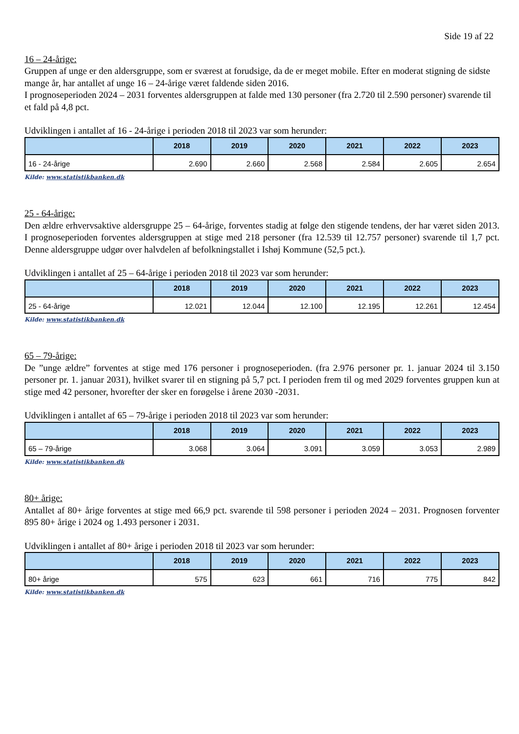Side 19 af 22
16 – 24-årige:
Gruppen af unge er den aldersgruppe, som er sværest at forudsige, da de er meget mobile. Efter en moderat stigning de sidste mange år, har antallet af unge 16 – 24-årige været faldende siden 2016.
I prognoseperioden 2024 – 2031 forventes aldersgruppen at falde med 130 personer (fra 2.720 til 2.590 personer) svarende til et fald på 4,8 pct.
Udviklingen i antallet af 16 - 24-årige i perioden 2018 til 2023 var som herunder:
| | 2018 | 2019 | 2020 | 2021 | 2022 | 2023 |
| --- | --- | --- | --- | --- | --- | --- |
| 16 - 24-årige | 2.690 | 2.660 | 2.568 | 2.584 | 2.605 | 2.654 |
Kilde: www.statistikbanken.dk
25 - 64-årige:
Den ældre erhvervsaktive aldersgruppe 25 – 64-årige, forventes stadig at følge den stigende tendens, der har været siden 2013. I prognoseperioden forventes aldersgruppen at stige med 218 personer (fra 12.539 til 12.757 personer) svarende til 1,7 pct. Denne aldersgruppe udgør over halvdelen af befolkningstallet i Ishøj Kommune (52,5 pct.).
Udviklingen i antallet af 25 – 64-årige i perioden 2018 til 2023 var som herunder:
| | 2018 | 2019 | 2020 | 2021 | 2022 | 2023 |
| --- | --- | --- | --- | --- | --- | --- |
| 25 - 64-årige | 12.021 | 12.044 | 12.100 | 12.195 | 12.261 | 12.454 |
Kilde: www.statistikbanken.dk
65 – 79-årige:
De ”unge ældre” forventes at stige med 176 personer i prognoseperioden. (fra 2.976 personer pr. 1. januar 2024 til 3.150 personer pr. 1. januar 2031), hvilket svarer til en stigning på 5,7 pct. I perioden frem til og med 2029 forventes gruppen kun at stige med 42 personer, hvorefter der sker en forøgelse i årene 2030 -2031.
Udviklingen i antallet af 65 – 79-årige i perioden 2018 til 2023 var som herunder:
| | 2018 | 2019 | 2020 | 2021 | 2022 | 2023 |
| --- | --- | --- | --- | --- | --- | --- |
| 65 – 79-årige | 3.068 | 3.064 | 3.091 | 3.059 | 3.053 | 2.989 |
Kilde: www.statistikbanken.dk
80+ årige:
Antallet af 80+ årige forventes at stige med 66,9 pct. svarende til 598 personer i perioden 2024 – 2031. Prognosen forventer 895 80+ årige i 2024 og 1.493 personer i 2031.
Udviklingen i antallet af 80+ årige i perioden 2018 til 2023 var som herunder:
| | 2018 | 2019 | 2020 | 2021 | 2022 | 2023 |
| --- | --- | --- | --- | --- | --- | --- |
| 80+ årige | 575 | 623 | 661 | 716 | 775 | 842 |
Kilde: www.statistikbanken.dk